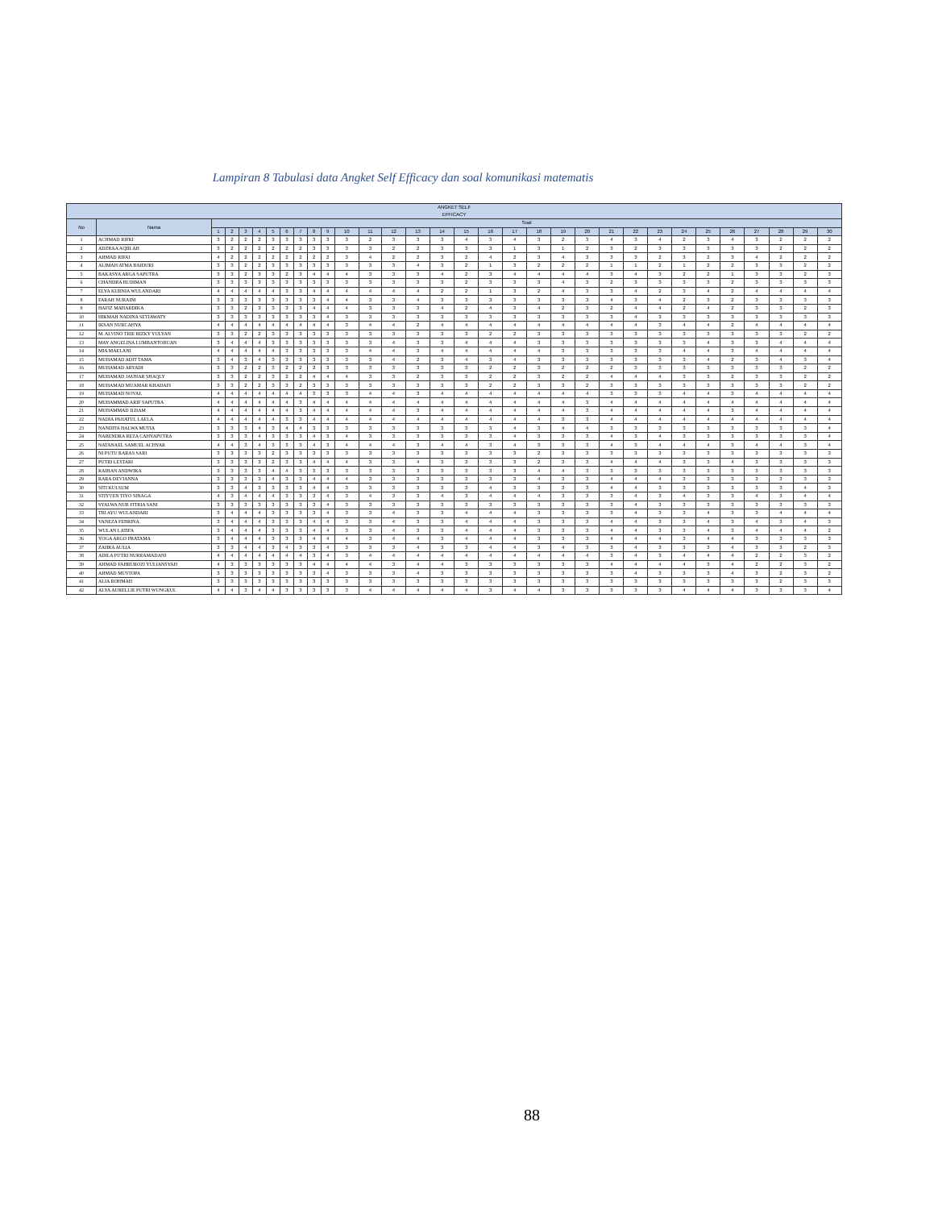Lampiran 8 Tabulasi data Angket Self Efficacy dan soal komunikasi matematis
| ANGKET SELF EFFICACY | | | | | | | | | | | | | | | | | | | | | | | | | | | | | | | |
| --- | --- | --- | --- | --- | --- | --- | --- | --- | --- | --- | --- | --- | --- | --- | --- | --- | --- | --- | --- | --- | --- | --- | --- | --- | --- | --- | --- | --- | --- | --- | --- |
| No | Nama | Soal | | | | | | | | | | | | | | | | | | | | | | | | | | | | | |
| | | 1 | 2 | 3 | 4 | 5 | 6 | 7 | 8 | 9 | 10 | 11 | 12 | 13 | 14 | 15 | 16 | 17 | 18 | 19 | 20 | 21 | 22 | 23 | 24 | 25 | 26 | 27 | 28 | 29 | 30 |
| 1 | ACHMAD RIFKI | 3 | 2 | 2 | 2 | 3 | 3 | 3 | 3 | 3 | 3 | 2 | 3 | 3 | 3 | 4 | 3 | 4 | 3 | 2 | 3 | 4 | 3 | 4 | 2 | 3 | 4 | 3 | 2 | 2 | 2 |
| 2 | ADZRAA AQIILAH | 3 | 2 | 2 | 2 | 2 | 2 | 2 | 3 | 3 | 3 | 3 | 2 | 2 | 3 | 3 | 3 | 1 | 3 | 1 | 2 | 3 | 2 | 3 | 3 | 3 | 3 | 3 | 2 | 2 | 2 |
| 3 | AHMAD RIFAI | 4 | 2 | 2 | 2 | 2 | 2 | 2 | 2 | 2 | 3 | 4 | 2 | 2 | 3 | 2 | 4 | 2 | 3 | 4 | 3 | 3 | 3 | 2 | 3 | 2 | 3 | 4 | 2 | 2 | 2 |
| 4 | ALIMAH ATMA BAIDURI | 3 | 3 | 2 | 2 | 3 | 3 | 3 | 3 | 3 | 3 | 3 | 3 | 4 | 3 | 2 | 1 | 3 | 2 | 2 | 2 | 1 | 1 | 2 | 1 | 2 | 2 | 3 | 3 | 2 | 2 |
| 5 | BAKASYA ARGA SAPUTRA | 3 | 3 | 2 | 3 | 3 | 2 | 3 | 4 | 4 | 4 | 3 | 3 | 3 | 4 | 2 | 3 | 4 | 4 | 4 | 4 | 3 | 4 | 3 | 2 | 2 | 1 | 3 | 3 | 2 | 3 |
| 6 | CHANDRA BUDIMAN | 3 | 3 | 3 | 3 | 3 | 3 | 3 | 3 | 3 | 3 | 3 | 3 | 3 | 3 | 2 | 3 | 3 | 3 | 4 | 3 | 2 | 3 | 3 | 3 | 3 | 2 | 3 | 3 | 3 | 3 |
| 7 | ELYA KURNIA WULANDARI | 4 | 4 | 4 | 4 | 4 | 3 | 3 | 4 | 4 | 4 | 4 | 4 | 4 | 2 | 2 | 1 | 3 | 2 | 4 | 3 | 3 | 4 | 2 | 3 | 4 | 2 | 4 | 4 | 4 | 4 |
| 8 | FARAH NURAINI | 3 | 3 | 3 | 3 | 3 | 3 | 3 | 3 | 4 | 4 | 3 | 3 | 4 | 3 | 3 | 3 | 3 | 3 | 3 | 3 | 4 | 3 | 4 | 2 | 3 | 2 | 3 | 3 | 3 | 3 |
| 9 | HAFIZ MAHARDIKA | 3 | 3 | 2 | 3 | 3 | 3 | 3 | 4 | 4 | 4 | 3 | 3 | 3 | 4 | 2 | 4 | 3 | 4 | 2 | 3 | 2 | 4 | 4 | 2 | 4 | 2 | 3 | 3 | 2 | 3 |
| 10 | HIKMAH NADINA SETIAWATY | 3 | 3 | 3 | 3 | 3 | 3 | 3 | 3 | 4 | 3 | 3 | 3 | 3 | 3 | 3 | 3 | 3 | 3 | 3 | 3 | 3 | 4 | 3 | 3 | 3 | 3 | 3 | 3 | 3 | 3 |
| 11 | IKSAN NURCAHYA | 4 | 4 | 4 | 4 | 4 | 4 | 4 | 4 | 4 | 3 | 4 | 4 | 2 | 4 | 4 | 4 | 4 | 4 | 4 | 4 | 4 | 4 | 3 | 4 | 4 | 2 | 4 | 4 | 4 | 4 |
| 12 | M. ALVINO TRIE RIZKY YULYAN | 3 | 3 | 2 | 2 | 3 | 3 | 3 | 3 | 3 | 3 | 3 | 3 | 3 | 3 | 3 | 2 | 2 | 3 | 3 | 3 | 3 | 3 | 3 | 3 | 3 | 3 | 3 | 3 | 2 | 2 |
| 13 | MAY ANGELINA LUMBANTORUAN | 3 | 4 | 4 | 4 | 3 | 3 | 3 | 3 | 3 | 3 | 3 | 4 | 3 | 3 | 4 | 4 | 4 | 3 | 3 | 3 | 3 | 3 | 3 | 3 | 4 | 3 | 3 | 4 | 4 | 4 |
| 14 | MIA MAELANI | 4 | 4 | 4 | 4 | 4 | 3 | 3 | 3 | 3 | 3 | 4 | 4 | 3 | 4 | 4 | 4 | 4 | 4 | 3 | 3 | 3 | 3 | 3 | 4 | 4 | 3 | 4 | 4 | 4 | 4 |
| 15 | MUHAMAD ADIT TAMA | 3 | 4 | 3 | 4 | 3 | 3 | 3 | 3 | 3 | 3 | 3 | 4 | 2 | 3 | 4 | 3 | 4 | 3 | 3 | 3 | 3 | 3 | 3 | 3 | 4 | 2 | 3 | 4 | 3 | 4 |
| 16 | MUHAMAD ARYADI | 3 | 3 | 2 | 2 | 3 | 2 | 2 | 2 | 3 | 3 | 3 | 3 | 3 | 3 | 3 | 2 | 2 | 3 | 2 | 2 | 2 | 3 | 3 | 3 | 3 | 3 | 3 | 3 | 2 | 2 |
| 17 | MUHAMAD JAUHAR SHAQLY | 3 | 3 | 2 | 2 | 3 | 2 | 2 | 4 | 4 | 4 | 3 | 3 | 2 | 3 | 3 | 2 | 2 | 3 | 2 | 2 | 4 | 4 | 4 | 3 | 3 | 2 | 3 | 3 | 2 | 2 |
| 18 | MUHAMAD MUAMAR KHADAFI | 3 | 3 | 2 | 2 | 3 | 3 | 2 | 3 | 3 | 3 | 3 | 3 | 3 | 3 | 3 | 2 | 2 | 3 | 3 | 2 | 3 | 3 | 3 | 3 | 3 | 3 | 3 | 3 | 2 | 2 |
| 19 | MUHAMAD NOVAL | 4 | 4 | 4 | 4 | 4 | 4 | 4 | 3 | 3 | 3 | 4 | 4 | 3 | 4 | 4 | 4 | 4 | 4 | 4 | 4 | 3 | 3 | 3 | 4 | 4 | 3 | 4 | 4 | 4 | 4 |
| 20 | MUHAMMAD ARIF SAPUTRA | 4 | 4 | 4 | 4 | 4 | 4 | 3 | 4 | 4 | 4 | 4 | 4 | 4 | 4 | 4 | 4 | 4 | 4 | 4 | 3 | 4 | 4 | 4 | 4 | 4 | 4 | 4 | 4 | 4 | 4 |
| 21 | MUHAMMAD ILHAM | 4 | 4 | 4 | 4 | 4 | 4 | 3 | 4 | 4 | 4 | 4 | 4 | 3 | 4 | 4 | 4 | 4 | 4 | 4 | 3 | 4 | 4 | 4 | 4 | 4 | 3 | 4 | 4 | 4 | 4 |
| 22 | NADIA PAJIATUL LAELA | 4 | 4 | 4 | 4 | 4 | 3 | 3 | 4 | 4 | 4 | 4 | 4 | 4 | 4 | 4 | 4 | 4 | 4 | 3 | 3 | 4 | 4 | 4 | 4 | 4 | 4 | 4 | 4 | 4 | 4 |
| 23 | NANDITA HALWA MUTIA | 3 | 3 | 3 | 4 | 3 | 4 | 4 | 3 | 3 | 3 | 3 | 3 | 3 | 3 | 3 | 3 | 4 | 3 | 4 | 4 | 3 | 3 | 3 | 3 | 3 | 3 | 3 | 3 | 3 | 4 |
| 24 | NARENDRA REZA CAHYAPUTRA | 3 | 3 | 3 | 4 | 3 | 3 | 3 | 4 | 3 | 4 | 3 | 3 | 3 | 3 | 3 | 3 | 4 | 3 | 3 | 3 | 4 | 3 | 4 | 3 | 3 | 3 | 3 | 3 | 3 | 4 |
| 25 | NATANAEL SAMUEL ACHYAR | 4 | 4 | 3 | 4 | 3 | 3 | 3 | 4 | 3 | 4 | 4 | 4 | 3 | 4 | 4 | 3 | 4 | 3 | 3 | 3 | 4 | 3 | 4 | 4 | 4 | 3 | 4 | 4 | 3 | 4 |
| 26 | NI PUTU RARAS SARI | 3 | 3 | 3 | 3 | 2 | 3 | 3 | 3 | 3 | 3 | 3 | 3 | 3 | 3 | 3 | 3 | 3 | 2 | 3 | 3 | 3 | 3 | 3 | 3 | 3 | 3 | 3 | 3 | 3 | 3 |
| 27 | PUTRI LESTARI | 3 | 3 | 3 | 3 | 2 | 3 | 3 | 4 | 4 | 4 | 3 | 3 | 4 | 3 | 3 | 3 | 3 | 2 | 3 | 3 | 4 | 4 | 4 | 3 | 3 | 4 | 3 | 3 | 3 | 3 |
| 28 | RAIHAN ANDWIKA | 3 | 3 | 3 | 3 | 4 | 4 | 3 | 3 | 3 | 3 | 3 | 3 | 3 | 3 | 3 | 3 | 3 | 4 | 4 | 3 | 3 | 3 | 3 | 3 | 3 | 3 | 3 | 3 | 3 | 3 |
| 29 | RARA DEVIANNA | 3 | 3 | 3 | 3 | 4 | 3 | 3 | 4 | 4 | 4 | 3 | 3 | 3 | 3 | 3 | 3 | 3 | 4 | 3 | 3 | 4 | 4 | 4 | 3 | 3 | 3 | 3 | 3 | 3 | 3 |
| 30 | SITI KULSUM | 3 | 3 | 4 | 3 | 3 | 3 | 3 | 4 | 4 | 3 | 3 | 3 | 3 | 3 | 3 | 4 | 3 | 3 | 3 | 3 | 4 | 4 | 3 | 3 | 3 | 3 | 3 | 3 | 4 | 3 |
| 31 | STIYVEN TIYO SINAGA | 4 | 3 | 4 | 4 | 4 | 3 | 3 | 3 | 4 | 3 | 4 | 3 | 3 | 4 | 3 | 4 | 4 | 4 | 3 | 3 | 3 | 4 | 3 | 4 | 3 | 3 | 4 | 3 | 4 | 4 |
| 32 | SYALWA NUR FITRIA SANI | 3 | 3 | 3 | 3 | 3 | 3 | 3 | 3 | 4 | 3 | 3 | 3 | 3 | 3 | 3 | 3 | 3 | 3 | 3 | 3 | 3 | 4 | 3 | 3 | 3 | 3 | 3 | 3 | 3 | 3 |
| 33 | TRI AYU WULANDARI | 3 | 4 | 4 | 4 | 3 | 3 | 3 | 3 | 4 | 3 | 3 | 4 | 3 | 3 | 4 | 4 | 4 | 3 | 3 | 3 | 3 | 4 | 3 | 3 | 4 | 3 | 3 | 4 | 4 | 4 |
| 34 | VANEZA FEBRINA | 3 | 4 | 4 | 4 | 3 | 3 | 3 | 4 | 4 | 3 | 3 | 4 | 3 | 3 | 4 | 4 | 4 | 3 | 3 | 3 | 4 | 4 | 3 | 3 | 4 | 3 | 4 | 3 | 4 | 3 |
| 35 | WULAN LATIFA | 3 | 4 | 4 | 4 | 3 | 3 | 3 | 4 | 4 | 3 | 3 | 4 | 3 | 3 | 4 | 4 | 4 | 3 | 3 | 3 | 4 | 4 | 3 | 3 | 4 | 3 | 4 | 4 | 4 | 2 |
| 36 | YOGA ARGO PRATAMA | 3 | 4 | 4 | 4 | 3 | 3 | 3 | 4 | 4 | 4 | 3 | 4 | 4 | 3 | 4 | 4 | 4 | 3 | 3 | 3 | 4 | 4 | 4 | 3 | 4 | 4 | 3 | 3 | 3 | 3 |
| 37 | ZAHRA AULIA | 3 | 3 | 4 | 4 | 3 | 4 | 3 | 3 | 4 | 3 | 3 | 3 | 4 | 3 | 3 | 4 | 4 | 3 | 4 | 3 | 3 | 4 | 3 | 3 | 3 | 4 | 3 | 3 | 2 | 3 |
| 38 | ADILA PUTRI NURRAMADANI | 4 | 4 | 4 | 4 | 4 | 4 | 4 | 3 | 4 | 3 | 4 | 4 | 4 | 4 | 4 | 4 | 4 | 4 | 4 | 4 | 3 | 4 | 3 | 4 | 4 | 4 | 2 | 2 | 3 | 2 |
| 39 | AHMAD FAHRUROZI YULIANSYAH | 4 | 3 | 3 | 3 | 3 | 3 | 3 | 4 | 4 | 4 | 4 | 3 | 4 | 4 | 3 | 3 | 3 | 3 | 3 | 3 | 4 | 4 | 4 | 4 | 3 | 4 | 2 | 2 | 3 | 2 |
| 40 | AHMAD MUSTOPA | 3 | 3 | 3 | 3 | 3 | 3 | 3 | 3 | 4 | 3 | 3 | 3 | 4 | 3 | 3 | 3 | 3 | 3 | 3 | 3 | 3 | 4 | 3 | 3 | 3 | 4 | 3 | 2 | 3 | 2 |
| 41 | ALIA ROHMAH | 3 | 3 | 3 | 3 | 3 | 3 | 3 | 3 | 3 | 3 | 3 | 3 | 3 | 3 | 3 | 3 | 3 | 3 | 3 | 3 | 3 | 3 | 3 | 3 | 3 | 3 | 3 | 2 | 3 | 3 |
| 42 | ALYA AURELLIE PUTRI WUNGKUL | 4 | 4 | 3 | 4 | 4 | 3 | 3 | 3 | 3 | 3 | 4 | 4 | 4 | 4 | 4 | 3 | 4 | 4 | 3 | 3 | 3 | 3 | 3 | 4 | 4 | 4 | 3 | 3 | 3 | 4 |
88